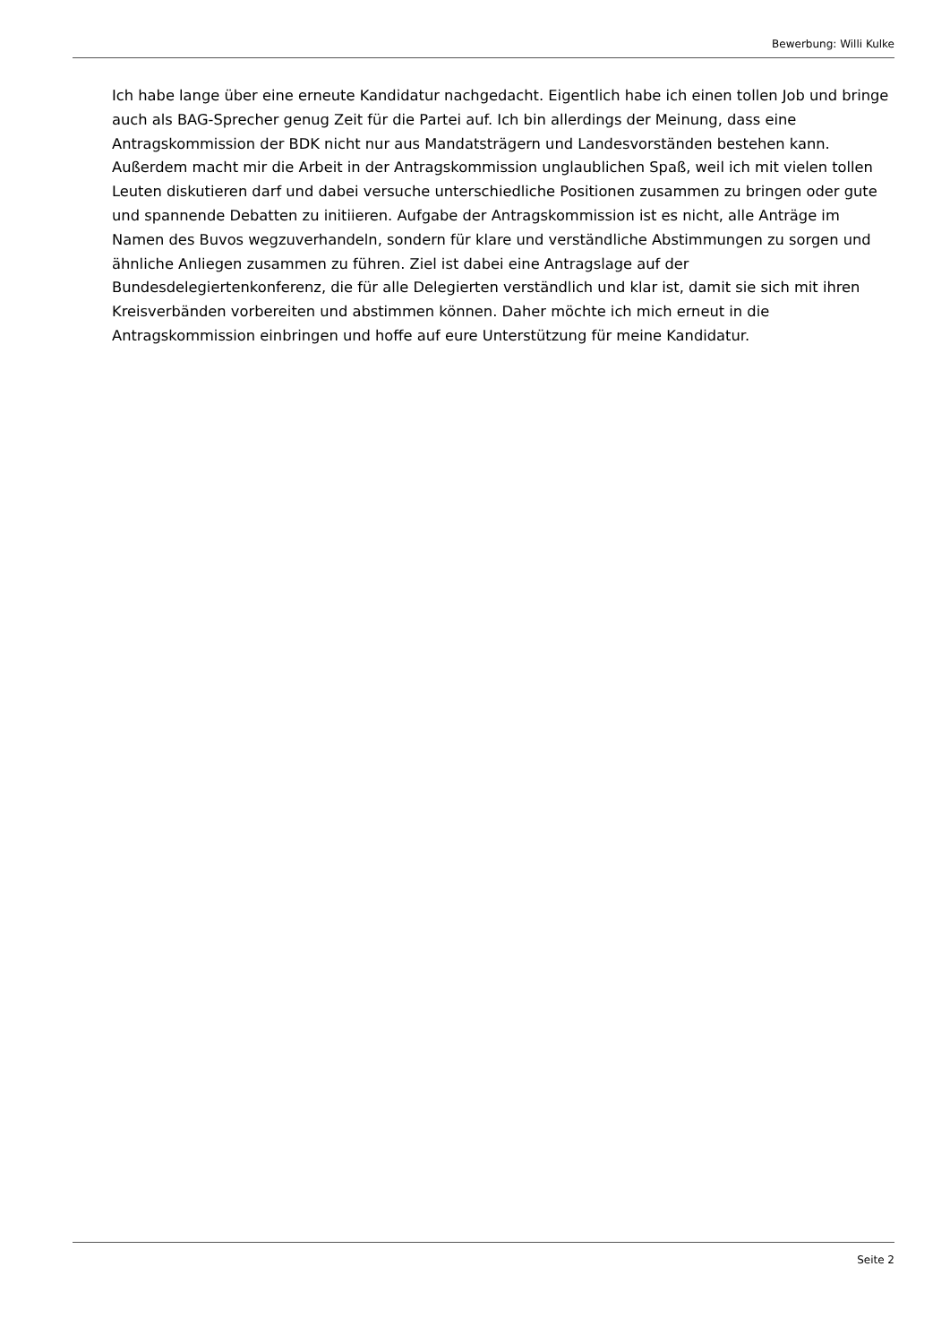Bewerbung: Willi Kulke
Ich habe lange über eine erneute Kandidatur nachgedacht. Eigentlich habe ich einen tollen Job und bringe auch als BAG-Sprecher genug Zeit für die Partei auf. Ich bin allerdings der Meinung, dass eine Antragskommission der BDK nicht nur aus Mandatsträgern und Landesvorständen bestehen kann. Außerdem macht mir die Arbeit in der Antragskommission unglaublichen Spaß, weil ich mit vielen tollen Leuten diskutieren darf und dabei versuche unterschiedliche Positionen zusammen zu bringen oder gute und spannende Debatten zu initiieren. Aufgabe der Antragskommission ist es nicht, alle Anträge im Namen des Buvos wegzuverhandeln, sondern für klare und verständliche Abstimmungen zu sorgen und ähnliche Anliegen zusammen zu führen. Ziel ist dabei eine Antragslage auf der Bundesdelegiertenkonferenz, die für alle Delegierten verständlich und klar ist, damit sie sich mit ihren Kreisverbänden vorbereiten und abstimmen können. Daher möchte ich mich erneut in die Antragskommission einbringen und hoffe auf eure Unterstützung für meine Kandidatur.
Seite 2